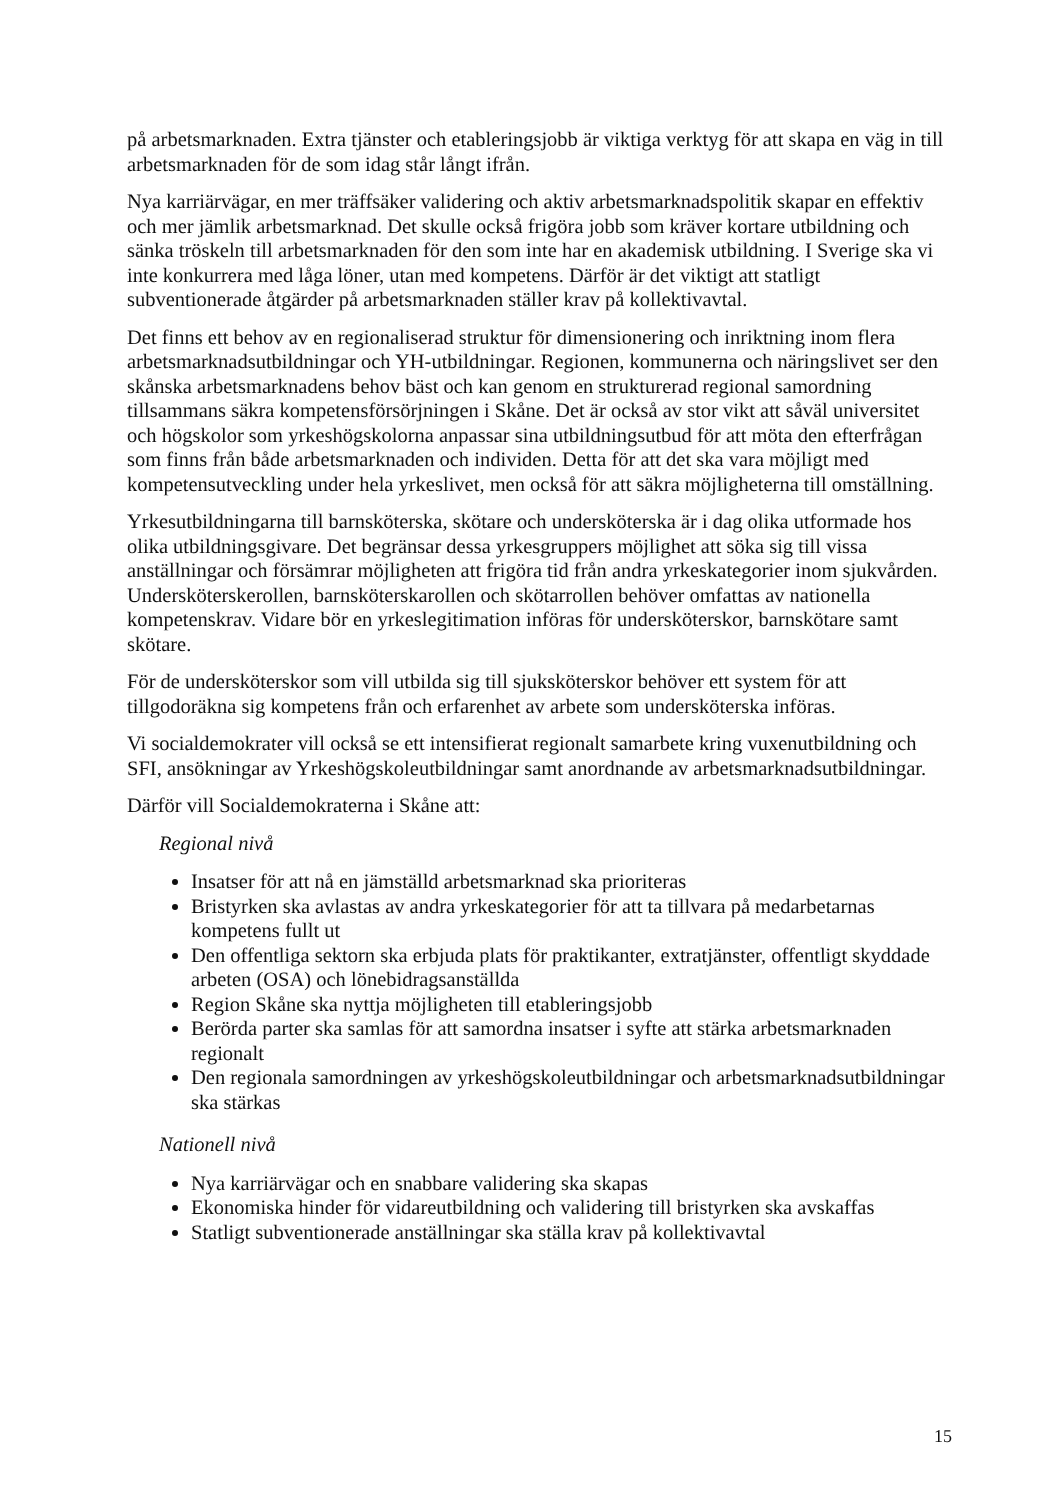på arbetsmarknaden. Extra tjänster och etableringsjobb är viktiga verktyg för att skapa en väg in till arbetsmarknaden för de som idag står långt ifrån.
Nya karriärvägar, en mer träffsäker validering och aktiv arbetsmarknadspolitik skapar en effektiv och mer jämlik arbetsmarknad. Det skulle också frigöra jobb som kräver kortare utbildning och sänka tröskeln till arbetsmarknaden för den som inte har en akademisk utbildning. I Sverige ska vi inte konkurrera med låga löner, utan med kompetens. Därför är det viktigt att statligt subventionerade åtgärder på arbetsmarknaden ställer krav på kollektivavtal.
Det finns ett behov av en regionaliserad struktur för dimensionering och inriktning inom flera arbetsmarknadsutbildningar och YH-utbildningar. Regionen, kommunerna och näringslivet ser den skånska arbetsmarknadens behov bäst och kan genom en strukturerad regional samordning tillsammans säkra kompetensförsörjningen i Skåne. Det är också av stor vikt att såväl universitet och högskolor som yrkeshögskolorna anpassar sina utbildningsutbud för att möta den efterfrågan som finns från både arbetsmarknaden och individen. Detta för att det ska vara möjligt med kompetensutveckling under hela yrkeslivet, men också för att säkra möjligheterna till omställning.
Yrkesutbildningarna till barnsköterska, skötare och undersköterska är i dag olika utformade hos olika utbildningsgivare. Det begränsar dessa yrkesgruppers möjlighet att söka sig till vissa anställningar och försämrar möjligheten att frigöra tid från andra yrkeskategorier inom sjukvården. Undersköterskerollen, barnsköterskarollen och skötarrollen behöver omfattas av nationella kompetenskrav. Vidare bör en yrkeslegitimation införas för undersköterskor, barnskötare samt skötare.
För de undersköterskor som vill utbilda sig till sjuksköterskor behöver ett system för att tillgodoräkna sig kompetens från och erfarenhet av arbete som undersköterska införas.
Vi socialdemokrater vill också se ett intensifierat regionalt samarbete kring vuxenutbildning och SFI, ansökningar av Yrkeshögskoleutbildningar samt anordnande av arbetsmarknadsutbildningar.
Därför vill Socialdemokraterna i Skåne att:
Regional nivå
Insatser för att nå en jämställd arbetsmarknad ska prioriteras
Bristyrken ska avlastas av andra yrkeskategorier för att ta tillvara på medarbetarnas kompetens fullt ut
Den offentliga sektorn ska erbjuda plats för praktikanter, extratjänster, offentligt skyddade arbeten (OSA) och lönebidragsanställda
Region Skåne ska nyttja möjligheten till etableringsjobb
Berörda parter ska samlas för att samordna insatser i syfte att stärka arbetsmarknaden regionalt
Den regionala samordningen av yrkeshögskoleutbildningar och arbetsmarknadsutbildningar ska stärkas
Nationell nivå
Nya karriärvägar och en snabbare validering ska skapas
Ekonomiska hinder för vidareutbildning och validering till bristyrken ska avskaffas
Statligt subventionerade anställningar ska ställa krav på kollektivavtal
15